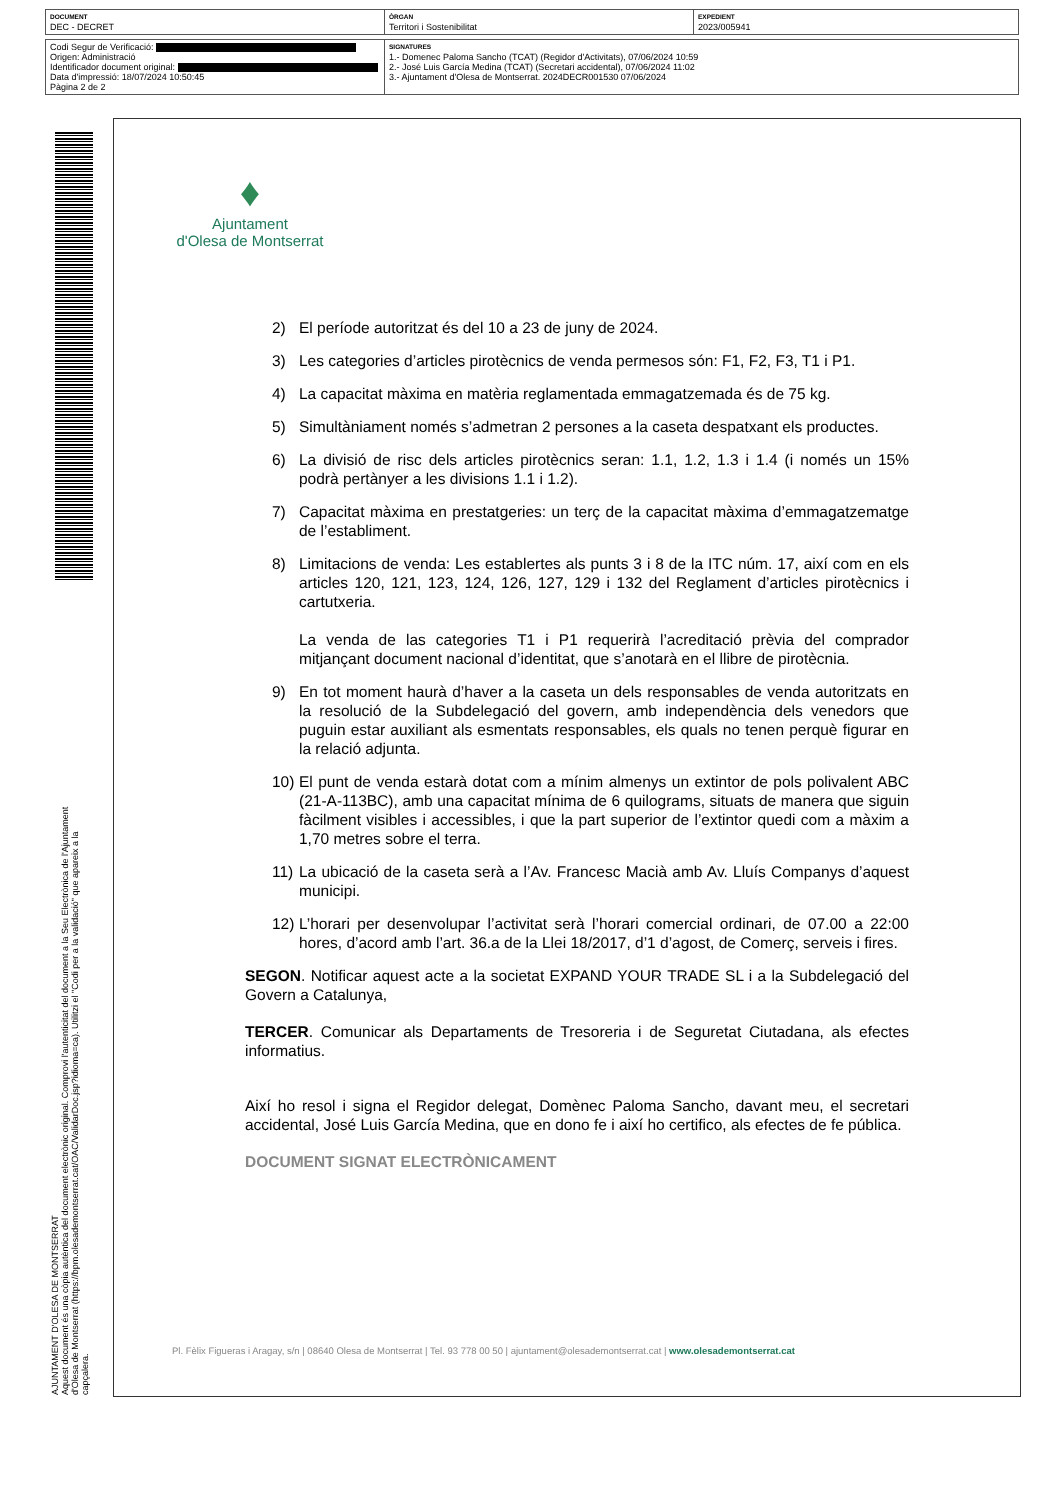| DOCUMENT DEC - DECRET | ÒRGAN Territori i Sostenibilitat | EXPEDIENT 2023/005941 |
| Codi Segur de Verificació: Origen: Administració Identificador document original: Data d'impressió: 18/07/2024 10:50:45 Pàgina 2 de 2 | SIGNATURES 1.- Domenec Paloma Sancho (TCAT) (Regidor d'Activitats), 07/06/2024 10:59 2.- José Luis García Medina (TCAT) (Secretari accidental), 07/06/2024 11:02 3.- Ajuntament d'Olesa de Montserrat. 2024DECR001530 07/06/2024 |
AJUNTAMENT D'OLESA DE MONTSERRAT
Aquest document és una còpia autèntica del document electrònic original. Comprovi l'autenticitat del document a la Seu Electrònica de l'Ajuntament d'Olesa de Montserrat (https://bpm.olesademontserrat.cat/OAC/ValidarDoc.jsp?idioma=ca). Utilitzi el "Codi per a la validació" que apareix a la capçalera.
♦
Ajuntament
d'Olesa de Montserrat
2) El període autoritzat és del 10 a 23 de juny de 2024.
3) Les categories d’articles pirotècnics de venda permesos són: F1, F2, F3, T1 i P1.
4) La capacitat màxima en matèria reglamentada emmagatzemada és de 75 kg.
5) Simultàniament només s’admetran 2 persones a la caseta despatxant els productes.
6) La divisió de risc dels articles pirotècnics seran: 1.1, 1.2, 1.3 i 1.4 (i només un 15% podrà pertànyer a les divisions 1.1 i 1.2).
7) Capacitat màxima en prestatgeries: un terç de la capacitat màxima d’emmagatzematge de l’establiment.
8) Limitacions de venda: Les establertes als punts 3 i 8 de la ITC núm. 17, així com en els articles 120, 121, 123, 124, 126, 127, 129 i 132 del Reglament d’articles pirotècnics i cartutxeria.
La venda de las categories T1 i P1 requerirà l’acreditació prèvia del comprador mitjançant document nacional d’identitat, que s’anotarà en el llibre de pirotècnia.
9) En tot moment haurà d’haver a la caseta un dels responsables de venda autoritzats en la resolució de la Subdelegació del govern, amb independència dels venedors que puguin estar auxiliant als esmentats responsables, els quals no tenen perquè figurar en la relació adjunta.
10)
El punt de venda estarà dotat com a mínim almenys un extintor de pols polivalent ABC (21-A-113BC), amb una capacitat mínima de 6 quilograms, situats de manera que siguin fàcilment visibles i accessibles, i que la part superior de l’extintor quedi com a màxim a 1,70 metres sobre el terra.
11)
La ubicació de la caseta serà a l’Av. Francesc Macià amb Av. Lluís Companys d’aquest municipi.
12)
L’horari per desenvolupar l’activitat serà l’horari comercial ordinari, de 07.00 a 22:00 hores, d’acord amb l’art. 36.a de la Llei 18/2017, d’1 d’agost, de Comerç, serveis i fires.
SEGON. Notificar aquest acte a la societat EXPAND YOUR TRADE SL i a la Subdelegació del Govern a Catalunya,
TERCER. Comunicar als Departaments de Tresoreria i de Seguretat Ciutadana, als efectes informatius.
Així ho resol i signa el Regidor delegat, Domènec Paloma Sancho, davant meu, el secretari accidental, José Luis García Medina, que en dono fe i així ho certifico, als efectes de fe pública.
DOCUMENT SIGNAT ELECTRÒNICAMENT
Pl. Fèlix Figueras i Aragay, s/n | 08640 Olesa de Montserrat | Tel. 93 778 00 50 | ajuntament@olesademontserrat.cat | www.olesademontserrat.cat